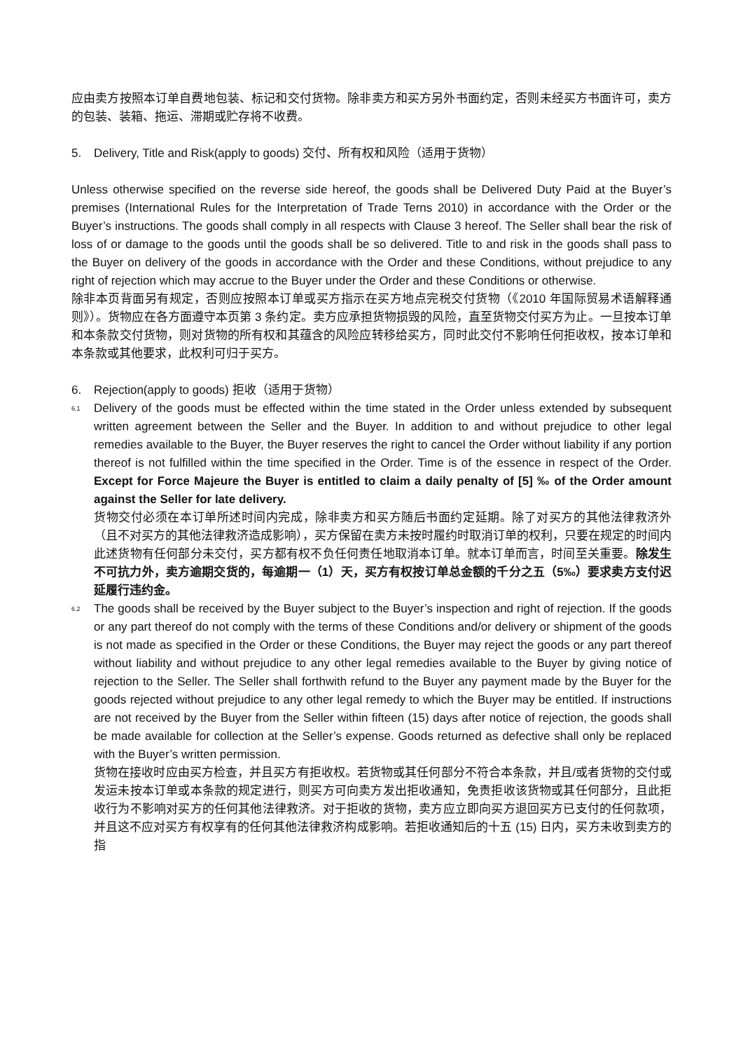应由卖方按照本订单自费地包装、标记和交付货物。除非卖方和买方另外书面约定，否则未经买方书面许可，卖方的包装、装箱、拖运、滞期或贮存将不收费。
5. Delivery, Title and Risk(apply to goods) 交付、所有权和风险（适用于货物）
Unless otherwise specified on the reverse side hereof, the goods shall be Delivered Duty Paid at the Buyer’s premises (International Rules for the Interpretation of Trade Terns 2010) in accordance with the Order or the Buyer’s instructions. The goods shall comply in all respects with Clause 3 hereof. The Seller shall bear the risk of loss of or damage to the goods until the goods shall be so delivered. Title to and risk in the goods shall pass to the Buyer on delivery of the goods in accordance with the Order and these Conditions, without prejudice to any right of rejection which may accrue to the Buyer under the Order and these Conditions or otherwise.
除非本页背面另有规定，否则应按照本订单或买方指示在买方地点完税交付货物（《2010 年国际贸易术语解释通则》）。货物应在各方面遵守本页第 3 条约定。卖方应承担货物损毁的风险，直至货物交付买方为止。一旦按本订单和本条款交付货物，则对货物的所有权和其蕴含的风险应转移给买方，同时此交付不影响任何拒收权，按本订单和本条款或其他要求，此权利可归于买方。
6. Rejection(apply to goods) 拒收（适用于货物）
6.1
Delivery of the goods must be effected within the time stated in the Order unless extended by subsequent written agreement between the Seller and the Buyer. In addition to and without prejudice to other legal remedies available to the Buyer, the Buyer reserves the right to cancel the Order without liability if any portion thereof is not fulfilled within the time specified in the Order. Time is of the essence in respect of the Order. Except for Force Majeure the Buyer is entitled to claim a daily penalty of [5] ‰ of the Order amount against the Seller for late delivery.
货物交付必须在本订单所述时间内完成，除非卖方和买方随后书面约定延期。除了对买方的其他法律救济外（且不对买方的其他法律救济造成影响），买方保留在卖方未按时履约时取消订单的权利，只要在规定的时间内此述货物有任何部分未交付，买方都有权不负任何责任地取消本订单。就本订单而言，时间至关重要。除发生不可抗力外，卖方逾期交货的，每逾期一（1）天，买方有权按订单总金额的千分之五（5‰）要求卖方支付迟延履行违约金。
6.2
The goods shall be received by the Buyer subject to the Buyer’s inspection and right of rejection. If the goods or any part thereof do not comply with the terms of these Conditions and/or delivery or shipment of the goods is not made as specified in the Order or these Conditions, the Buyer may reject the goods or any part thereof without liability and without prejudice to any other legal remedies available to the Buyer by giving notice of rejection to the Seller. The Seller shall forthwith refund to the Buyer any payment made by the Buyer for the goods rejected without prejudice to any other legal remedy to which the Buyer may be entitled. If instructions are not received by the Buyer from the Seller within fifteen (15) days after notice of rejection, the goods shall be made available for collection at the Seller’s expense. Goods returned as defective shall only be replaced with the Buyer’s written permission.
货物在接收时应由买方检查，并且买方有拒收权。若货物或其任何部分不符合本条款，并且/或者货物的交付或发运未按本订单或本条款的规定进行，则买方可向卖方发出拒收通知，免责拒收该货物或其任何部分，且此拒收行为不影响对买方的任何其他法律救济。对于拒收的货物，卖方应立即向买方退回买方已支付的任何款项，并且这不应对买方有权享有的任何其他法律救济构成影响。若拒收通知后的十五 (15) 日内，买方未收到卖方的指